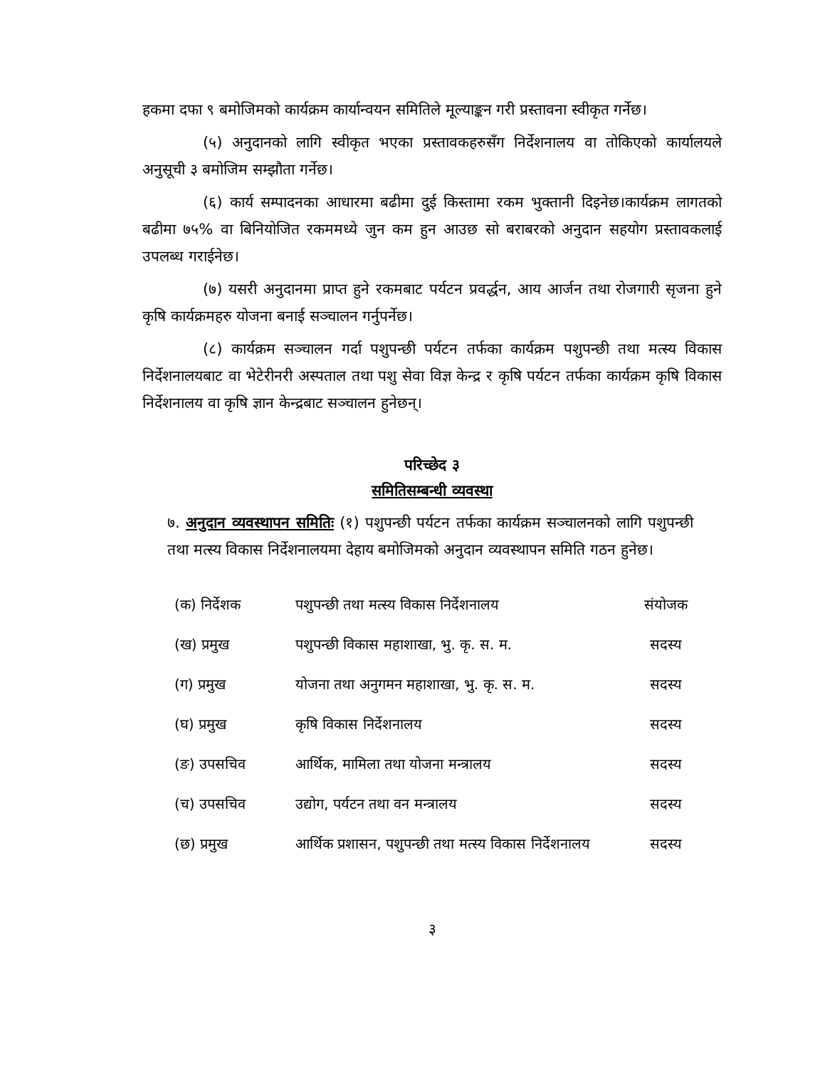हकमा दफा ९ बमोजिमको कार्यक्रम कार्यान्वयन समितिले मूल्याङ्कन गरी प्रस्तावना स्वीकृत गर्नेछ।
(५) अनुदानको लागि स्वीकृत भएका प्रस्तावकहरुसँग निर्देशनालय वा तोकिएको कार्यालयले अनुसूची ३ बमोजिम सम्झौता गर्नेछ।
(६) कार्य सम्पादनका आधारमा बढीमा दुई किस्तामा रकम भुक्तानी दिइनेछ।कार्यक्रम लागतको बढीमा ७५% वा बिनियोजित रकममध्ये जुन कम हुन आउछ सो बराबरको अनुदान सहयोग प्रस्तावकलाई उपलब्ध गराईनेछ।
(७) यसरी अनुदानमा प्राप्त हुने रकमबाट पर्यटन प्रवर्द्धन, आय आर्जन तथा रोजगारी सृजना हुने कृषि कार्यक्रमहरु योजना बनाई सञ्चालन गर्नुपर्नेछ।
(८) कार्यक्रम सञ्चालन गर्दा पशुपन्छी पर्यटन तर्फका कार्यक्रम पशुपन्छी तथा मत्स्य विकास निर्देशनालयबाट वा भेटेरीनरी अस्पताल तथा पशु सेवा विज्ञ केन्द्र र कृषि पर्यटन तर्फका कार्यक्रम कृषि विकास निर्देशनालय वा कृषि ज्ञान केन्द्रबाट सञ्चालन हुनेछन्।
परिच्छेद ३
समितिसम्बन्धी व्यवस्था
७. अनुदान व्यवस्थापन समितिः (१) पशुपन्छी पर्यटन तर्फका कार्यक्रम सञ्चालनको लागि पशुपन्छी तथा मत्स्य विकास निर्देशनालयमा देहाय बमोजिमको अनुदान व्यवस्थापन समिति गठन हुनेछ।
| (क) निर्देशक | पशुपन्छी तथा मत्स्य विकास निर्देशनालय | संयोजक |
| (ख) प्रमुख | पशुपन्छी विकास महाशाखा, भु. कृ. स. म. | सदस्य |
| (ग) प्रमुख | योजना तथा अनुगमन महाशाखा, भु. कृ. स. म. | सदस्य |
| (घ) प्रमुख | कृषि विकास निर्देशनालय | सदस्य |
| (ङ) उपसचिव | आर्थिक, मामिला तथा योजना मन्त्रालय | सदस्य |
| (च) उपसचिव | उद्योग, पर्यटन तथा वन मन्त्रालय | सदस्य |
| (छ) प्रमुख | आर्थिक प्रशासन, पशुपन्छी तथा मत्स्य विकास निर्देशनालय | सदस्य |
३